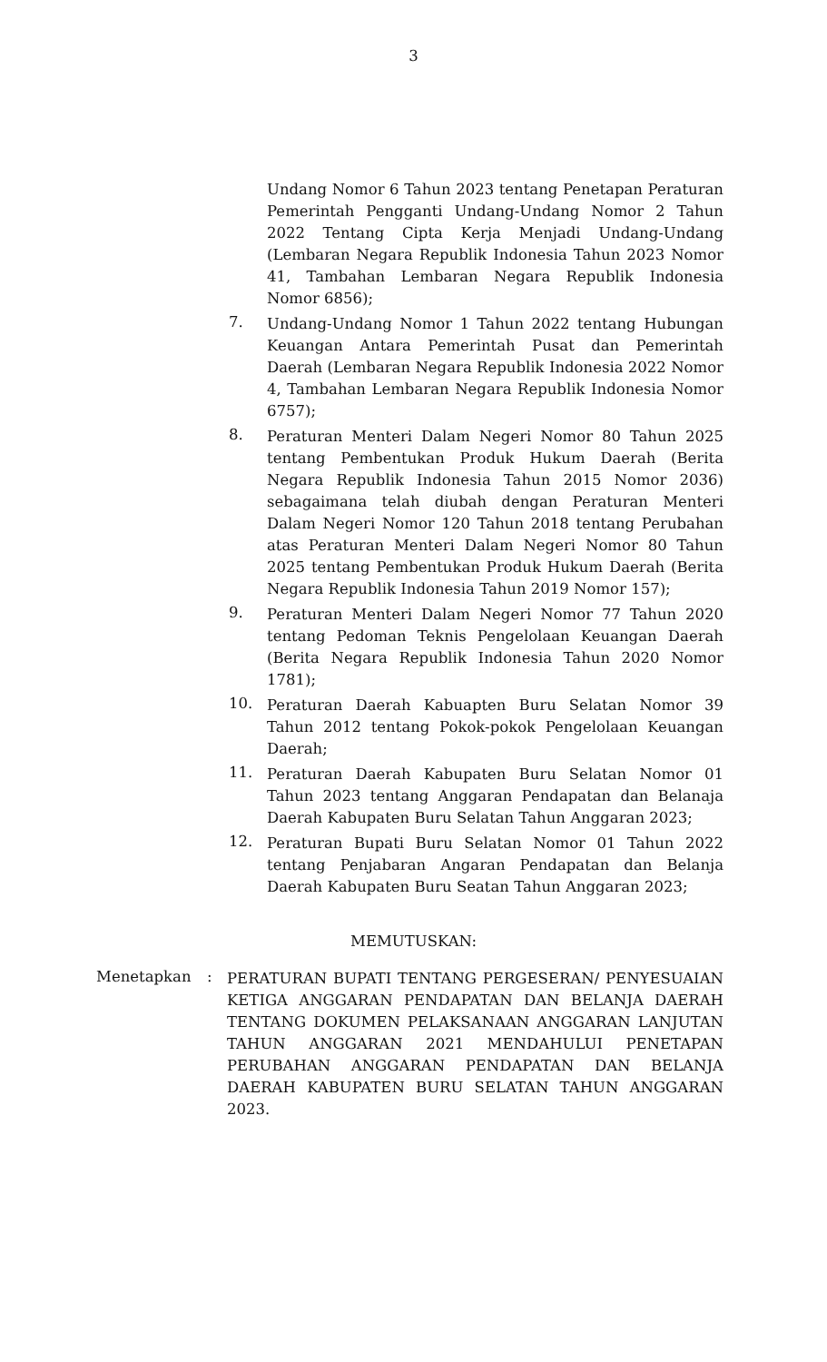3
Undang Nomor 6 Tahun 2023 tentang Penetapan Peraturan Pemerintah Pengganti Undang-Undang Nomor 2 Tahun 2022 Tentang Cipta Kerja Menjadi Undang-Undang (Lembaran Negara Republik Indonesia Tahun 2023 Nomor 41, Tambahan Lembaran Negara Republik Indonesia Nomor 6856);
7.
Undang-Undang Nomor 1 Tahun 2022 tentang Hubungan Keuangan Antara Pemerintah Pusat dan Pemerintah Daerah (Lembaran Negara Republik Indonesia 2022 Nomor 4, Tambahan Lembaran Negara Republik Indonesia Nomor 6757);
8.
Peraturan Menteri Dalam Negeri Nomor 80 Tahun 2025 tentang Pembentukan Produk Hukum Daerah (Berita Negara Republik Indonesia Tahun 2015 Nomor 2036) sebagaimana telah diubah dengan Peraturan Menteri Dalam Negeri Nomor 120 Tahun 2018 tentang Perubahan atas Peraturan Menteri Dalam Negeri Nomor 80 Tahun 2025 tentang Pembentukan Produk Hukum Daerah (Berita Negara Republik Indonesia Tahun 2019 Nomor 157);
9.
Peraturan Menteri Dalam Negeri Nomor 77 Tahun 2020 tentang Pedoman Teknis Pengelolaan Keuangan Daerah (Berita Negara Republik Indonesia Tahun 2020 Nomor 1781);
10.
Peraturan Daerah Kabuapten Buru Selatan Nomor 39 Tahun 2012 tentang Pokok-pokok Pengelolaan Keuangan Daerah;
11.
Peraturan Daerah Kabupaten Buru Selatan Nomor 01 Tahun 2023 tentang Anggaran Pendapatan dan Belanaja Daerah Kabupaten Buru Selatan Tahun Anggaran 2023;
12.
Peraturan Bupati Buru Selatan Nomor 01 Tahun 2022 tentang Penjabaran Angaran Pendapatan dan Belanja Daerah Kabupaten Buru Seatan Tahun Anggaran 2023;
MEMUTUSKAN:
Menetapkan :
PERATURAN BUPATI TENTANG PERGESERAN/ PENYESUAIAN KETIGA ANGGARAN PENDAPATAN DAN BELANJA DAERAH TENTANG DOKUMEN PELAKSANAAN ANGGARAN LANJUTAN TAHUN ANGGARAN 2021 MENDAHULUI PENETAPAN PERUBAHAN ANGGARAN PENDAPATAN DAN BELANJA DAERAH KABUPATEN BURU SELATAN TAHUN ANGGARAN 2023.